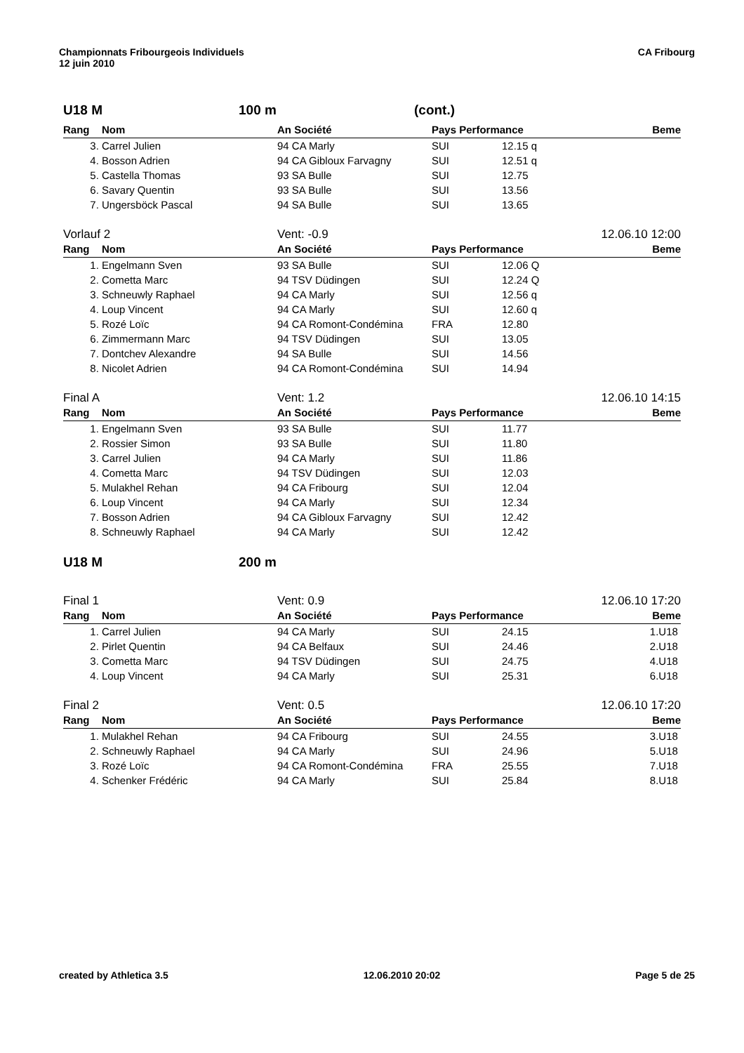Championnats Fribourgeois Individuels
12 juin 2010
CA Fribourg
U18 M 100 m (cont.)
| Rang | Nom | An Société | Pays Performance | | Beme |
| --- | --- | --- | --- | --- | --- |
| 3. | Carrel Julien | 94 CA Marly | SUI | 12.15 q | |
| 4. | Bosson Adrien | 94 CA Gibloux Farvagny | SUI | 12.51 q | |
| 5. | Castella Thomas | 93 SA Bulle | SUI | 12.75 | |
| 6. | Savary Quentin | 93 SA Bulle | SUI | 13.56 | |
| 7. | Ungersböck Pascal | 94 SA Bulle | SUI | 13.65 | |
Vorlauf 2 Vent: -0.9 12.06.10 12:00
| Rang | Nom | An Société | Pays Performance | | Beme |
| --- | --- | --- | --- | --- | --- |
| 1. | Engelmann Sven | 93 SA Bulle | SUI | 12.06 Q | |
| 2. | Cometta Marc | 94 TSV Düdingen | SUI | 12.24 Q | |
| 3. | Schneuwly Raphael | 94 CA Marly | SUI | 12.56 q | |
| 4. | Loup Vincent | 94 CA Marly | SUI | 12.60 q | |
| 5. | Rozé Loïc | 94 CA Romont-Condémina | FRA | 12.80 | |
| 6. | Zimmermann Marc | 94 TSV Düdingen | SUI | 13.05 | |
| 7. | Dontchev Alexandre | 94 SA Bulle | SUI | 14.56 | |
| 8. | Nicolet Adrien | 94 CA Romont-Condémina | SUI | 14.94 | |
Final A Vent: 1.2 12.06.10 14:15
| Rang | Nom | An Société | Pays Performance | | Beme |
| --- | --- | --- | --- | --- | --- |
| 1. | Engelmann Sven | 93 SA Bulle | SUI | 11.77 | |
| 2. | Rossier Simon | 93 SA Bulle | SUI | 11.80 | |
| 3. | Carrel Julien | 94 CA Marly | SUI | 11.86 | |
| 4. | Cometta Marc | 94 TSV Düdingen | SUI | 12.03 | |
| 5. | Mulakhel Rehan | 94 CA Fribourg | SUI | 12.04 | |
| 6. | Loup Vincent | 94 CA Marly | SUI | 12.34 | |
| 7. | Bosson Adrien | 94 CA Gibloux Farvagny | SUI | 12.42 | |
| 8. | Schneuwly Raphael | 94 CA Marly | SUI | 12.42 | |
U18 M 200 m
Final 1 Vent: 0.9 12.06.10 17:20
| Rang | Nom | An Société | Pays Performance | | Beme |
| --- | --- | --- | --- | --- | --- |
| 1. | Carrel Julien | 94 CA Marly | SUI | 24.15 | 1.U18 |
| 2. | Pirlet Quentin | 94 CA Belfaux | SUI | 24.46 | 2.U18 |
| 3. | Cometta Marc | 94 TSV Düdingen | SUI | 24.75 | 4.U18 |
| 4. | Loup Vincent | 94 CA Marly | SUI | 25.31 | 6.U18 |
Final 2 Vent: 0.5 12.06.10 17:20
| Rang | Nom | An Société | Pays Performance | | Beme |
| --- | --- | --- | --- | --- | --- |
| 1. | Mulakhel Rehan | 94 CA Fribourg | SUI | 24.55 | 3.U18 |
| 2. | Schneuwly Raphael | 94 CA Marly | SUI | 24.96 | 5.U18 |
| 3. | Rozé Loïc | 94 CA Romont-Condémina | FRA | 25.55 | 7.U18 |
| 4. | Schenker Frédéric | 94 CA Marly | SUI | 25.84 | 8.U18 |
created by Athletica 3.5 12.06.2010 20:02 Page 5 de 25